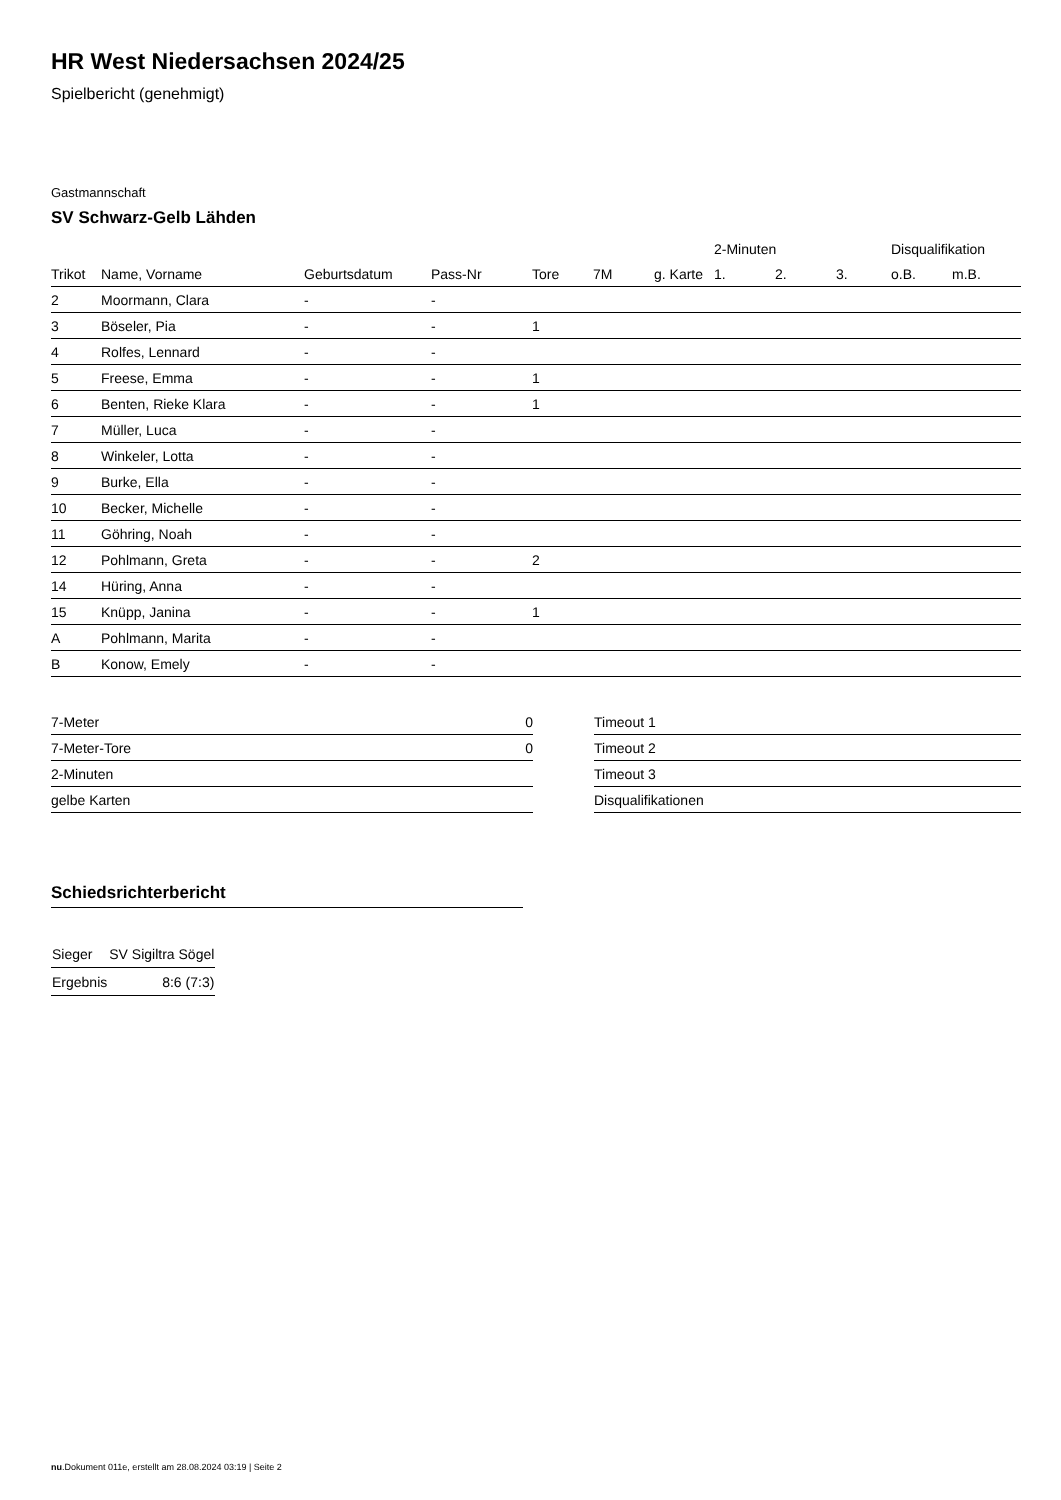HR West Niedersachsen 2024/25
Spielbericht (genehmigt)
Gastmannschaft
SV Schwarz-Gelb Lähden
| | | | | | | | 2-Minuten | | | Disqualifikation | |
| --- | --- | --- | --- | --- | --- | --- | --- | --- | --- | --- | --- |
| Trikot | Name, Vorname | Geburtsdatum | Pass-Nr | Tore | 7M | g. Karte | 1. | 2. | 3. | o.B. | m.B. |
| 2 | Moormann, Clara | - | - | | | | | | | | |
| 3 | Böseler, Pia | - | - | 1 | | | | | | | |
| 4 | Rolfes, Lennard | - | - | | | | | | | | |
| 5 | Freese, Emma | - | - | 1 | | | | | | | |
| 6 | Benten, Rieke Klara | - | - | 1 | | | | | | | |
| 7 | Müller, Luca | - | - | | | | | | | | |
| 8 | Winkeler, Lotta | - | - | | | | | | | | |
| 9 | Burke, Ella | - | - | | | | | | | | |
| 10 | Becker, Michelle | - | - | | | | | | | | |
| 11 | Göhring, Noah | - | - | | | | | | | | |
| 12 | Pohlmann, Greta | - | - | 2 | | | | | | | |
| 14 | Hüring, Anna | - | - | | | | | | | | |
| 15 | Knüpp, Janina | - | - | 1 | | | | | | | |
| A | Pohlmann, Marita | - | - | | | | | | | | |
| B | Konow, Emely | - | - | | | | | | | | |
| 7-Meter | 0 |
| 7-Meter-Tore | 0 |
| 2-Minuten | |
| gelbe Karten | |
| Timeout 1 |
| Timeout 2 |
| Timeout 3 |
| Disqualifikationen |
Schiedsrichterbericht
| Sieger | SV Sigiltra Sögel |
| Ergebnis | 8:6 (7:3) |
nu.Dokument 011e, erstellt am 28.08.2024 03:19 | Seite 2